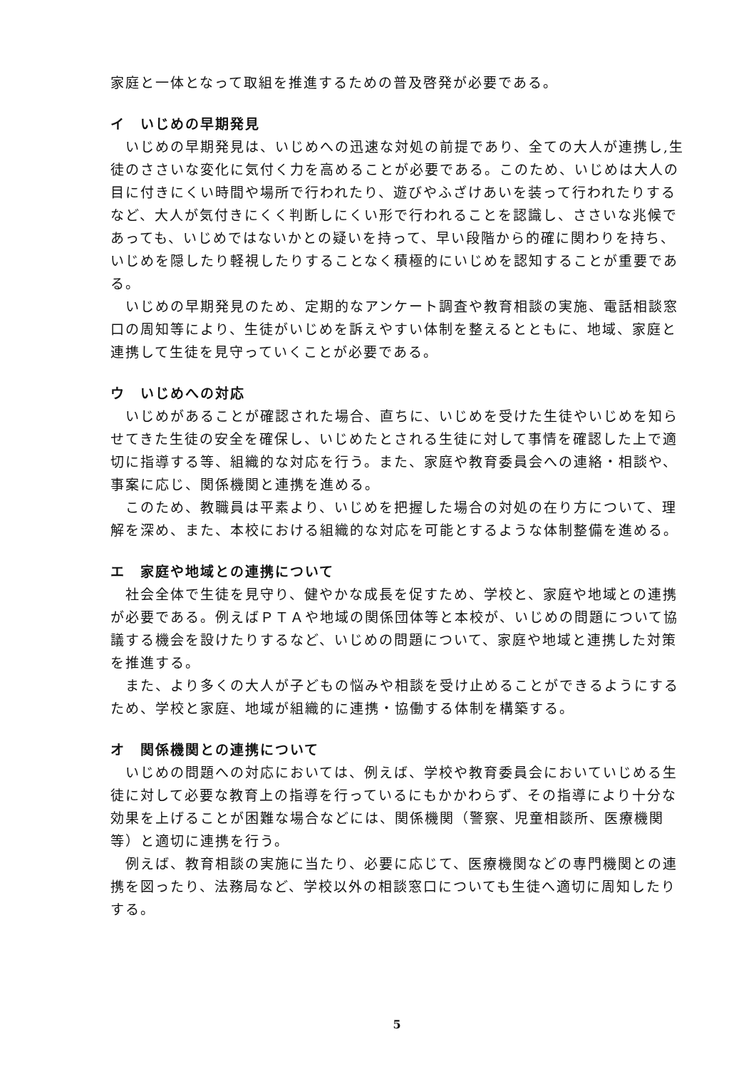家庭と一体となって取組を推進するための普及啓発が必要である。
イ　いじめの早期発見
　いじめの早期発見は、いじめへの迅速な対処の前提であり、全ての大人が連携し,生徒のささいな変化に気付く力を高めることが必要である。このため、いじめは大人の目に付きにくい時間や場所で行われたり、遊びやふざけあいを装って行われたりするなど、大人が気付きにくく判断しにくい形で行われることを認識し、ささいな兆候であっても、いじめではないかとの疑いを持って、早い段階から的確に関わりを持ち、いじめを隠したり軽視したりすることなく積極的にいじめを認知することが重要である。
　いじめの早期発見のため、定期的なアンケート調査や教育相談の実施、電話相談窓口の周知等により、生徒がいじめを訴えやすい体制を整えるとともに、地域、家庭と連携して生徒を見守っていくことが必要である。
ウ　いじめへの対応
　いじめがあることが確認された場合、直ちに、いじめを受けた生徒やいじめを知らせてきた生徒の安全を確保し、いじめたとされる生徒に対して事情を確認した上で適切に指導する等、組織的な対応を行う。また、家庭や教育委員会への連絡・相談や、事案に応じ、関係機関と連携を進める。
　このため、教職員は平素より、いじめを把握した場合の対処の在り方について、理解を深め、また、本校における組織的な対応を可能とするような体制整備を進める。
エ　家庭や地域との連携について
　社会全体で生徒を見守り、健やかな成長を促すため、学校と、家庭や地域との連携が必要である。例えばＰＴＡや地域の関係団体等と本校が、いじめの問題について協議する機会を設けたりするなど、いじめの問題について、家庭や地域と連携した対策を推進する。
　また、より多くの大人が子どもの悩みや相談を受け止めることができるようにするため、学校と家庭、地域が組織的に連携・協働する体制を構築する。
オ　関係機関との連携について
　いじめの問題への対応においては、例えば、学校や教育委員会においていじめる生徒に対して必要な教育上の指導を行っているにもかかわらず、その指導により十分な効果を上げることが困難な場合などには、関係機関（警察、児童相談所、医療機関等）と適切に連携を行う。
　例えば、教育相談の実施に当たり、必要に応じて、医療機関などの専門機関との連携を図ったり、法務局など、学校以外の相談窓口についても生徒へ適切に周知したりする。
5